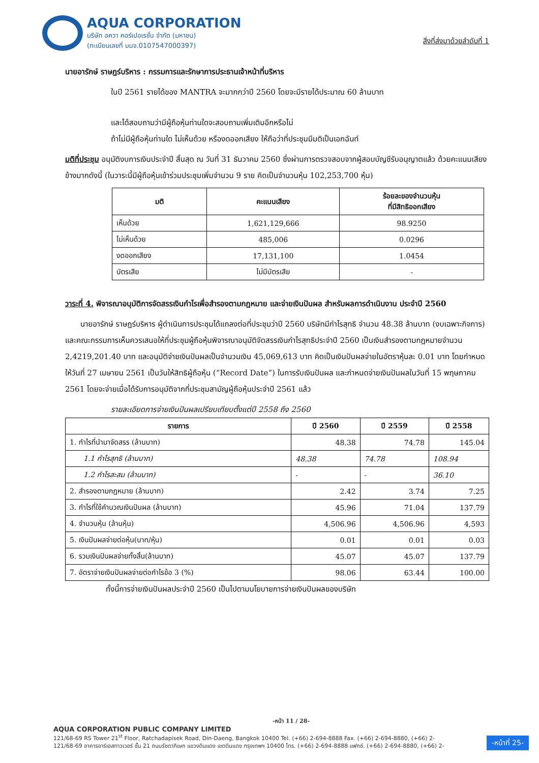AQUA CORPORATION
บริษัท อควา คอร์เปอเรชั่น จำกัด (มหาชน)
(ทะเบียนเลขที่ บมจ.0107547000397)
สิ่งที่ส่งมาด้วยลำดับที่ 1
นายอารักษ์ ราษฎร์บริหาร : กรรมการและรักษาการประธานเจ้าหน้าที่บริหาร
ในปี 2561 รายได้ของ MANTRA จะมากกว่าปี 2560 โดยจะมีรายได้ประมาณ 60 ล้านบาท
และได้สอบถามว่ามีผู้ถือหุ้นท่านใดจะสอบถามเพิ่มเติมอีกหรือไม่
ถ้าไม่มีผู้ถือหุ้นท่านใด ไม่เห็นด้วย หรืองดออกเสียง ให้ถือว่าที่ประชุมมีมติเป็นเอกฉันท์
มติที่ประชุม อนุมัติงบการเงินประจำปี สิ้นสุด ณ วันที่ 31 ธันวาคม 2560 ซึ่งผ่านการตรวจสอบจากผู้สอบบัญชีรับอนุญาตแล้ว ด้วยคะแนนเสียงข้างมากดังนี้ (ในวาระนี้มีผู้ถือหุ้นเข้าร่วมประชุมเพิ่มจำนวน 9 ราย คิดเป็นจำนวนหุ้น 102,253,700 หุ้น)
| มติ | คะแนนเสียง | ร้อยละของจำนวนหุ้น ที่มีสิทธิออกเสียง |
| --- | --- | --- |
| เห็นด้วย | 1,621,129,666 | 98.9250 |
| ไม่เห็นด้วย | 485,006 | 0.0296 |
| งดออกเสียง | 17,131,100 | 1.0454 |
| บัตรเสีย | ไม่มีบัตรเสีย | - |
วาระที่ 4. พิจารณาอนุมัติการจัดสรรเงินกำไรเพื่อสำรองตามกฎหมาย และจ่ายเงินปันผล สำหรับผลการดำเนินงาน ประจำปี 2560
  นายอารักษ์ ราษฎร์บริหาร ผู้ดำเนินการประชุมได้แถลงต่อที่ประชุมว่าปี 2560 บริษัทมีกำไรสุทธิ จำนวน 48.38 ล้านบาท (งบเฉพาะกิจการ) และคณะกรรมการเห็นควรเสนอให้ที่ประชุมผู้ถือหุ้นพิจารณาอนุมัติจัดสรรเงินกำไรสุทธิประจำปี 2560 เป็นเงินสำรองตามกฎหมายจำนวน 2,4219,201.40 บาท และอนุมัติจ่ายเงินปันผลเป็นจำนวนเงิน 45,069,613 บาท คิดเป็นเงินปันผลจ่ายในอัตราหุ้นละ 0.01 บาท โดยกำหนดให้วันที่ 27 เมษายน 2561 เป็นวันให้สิทธิผู้ถือหุ้น (“Record Date”) ในการรับเงินปันผล และกำหนดจ่ายเงินปันผลในวันที่ 15 พฤษภาคม 2561 โดยจะจ่ายเมื่อได้รับการอนุมัติจากที่ประชุมสามัญผู้ถือหุ้นประจำปี 2561 แล้ว
รายละเอียดการจ่ายเงินปันผลเปรียบเทียบตั้งแต่ปี 2558 ถึง 2560
| รายการ | ปี 2560 | ปี 2559 | ปี 2558 |
| --- | --- | --- | --- |
| 1. กำไรที่นำมาจัดสรร (ล้านบาท) | 48.38 | 74.78 | 145.04 |
| 1.1 กำไรสุทธิ (ล้านบาท) | 48.38 | 74.78 | 108.94 |
| 1.2 กำไรสะสม (ล้านบาท) | - | - | 36.10 |
| 2. สำรองตามกฎหมาย (ล้านบาท) | 2.42 | 3.74 | 7.25 |
| 3. กำไรที่ใช้คำนวณเงินปันผล (ล้านบาท) | 45.96 | 71.04 | 137.79 |
| 4. จำนวนหุ้น (ล้านหุ้น) | 4,506.96 | 4,506.96 | 4,593 |
| 5. เงินปันผลจ่ายต่อหุ้น(บาท/หุ้น) | 0.01 | 0.01 | 0.03 |
| 6. รวมเงินปันผลจ่ายทั้งสิ้น(ล้านบาท) | 45.07 | 45.07 | 137.79 |
| 7. อัตราจ่ายเงินปันผลจ่ายต่อกำไรข้อ 3 (%) | 98.06 | 63.44 | 100.00 |
ทั้งนี้การจ่ายเงินปันผลประจำปี 2560 เป็นไปตามนโยบายการจ่ายเงินปันผลของบริษัท
-หน้า 11 / 28-
AQUA CORPORATION PUBLIC COMPANY LIMITED
121/68-69 RS Tower 21<sup>st</sup> Floor, Ratchadapisek Road, Din-Daeng, Bangkok 10400 Tel. (+66) 2-694-8888 Fax. (+66) 2-694-8880, (+66) 2-
121/68-69 อาคารอาร์เอสทาวเวอร์ ชั้น 21 ถนนรัชดาภิเษก แขวงดินแดง เขตดินแดง กรุงเทพฯ 10400 โทร. (+66) 2-694-8888 แฟกซ์. (+66) 2-694-8880, (+66) 2-
-หน้าที่ 25-